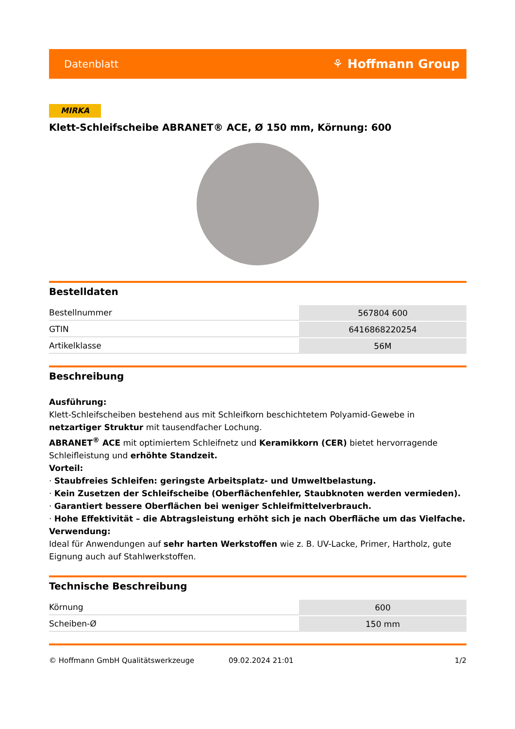Datenblatt ⚘ Hoffmann Group
MIRKA
Klett-Schleifscheibe ABRANET® ACE, Ø 150 mm, Körnung: 600
Bestelldaten
| Bestellnummer | 567804 600 |
| GTIN | 6416868220254 |
| Artikelklasse | 56M |
Beschreibung
Ausführung:
Klett-Schleifscheiben bestehend aus mit Schleifkorn beschichtetem Polyamid-Gewebe in netzartiger Struktur mit tausendfacher Lochung.
ABRANET<sup>®</sup> ACE mit optimiertem Schleifnetz und Keramikkorn (CER) bietet hervorragende Schleifleistung und erhöhte Standzeit.
Vorteil:
· Staubfreies Schleifen: geringste Arbeitsplatz- und Umweltbelastung.
· Kein Zusetzen der Schleifscheibe (Oberflächenfehler, Staubknoten werden vermieden).
· Garantiert bessere Oberflächen bei weniger Schleifmittelverbrauch.
· Hohe Effektivität – die Abtragsleistung erhöht sich je nach Oberfläche um das Vielfache.
Verwendung:
Ideal für Anwendungen auf sehr harten Werkstoffen wie z. B. UV-Lacke, Primer, Hartholz, gute Eignung auch auf Stahlwerkstoffen.
Technische Beschreibung
| Körnung | 600 |
| Scheiben-Ø | 150 mm |
© Hoffmann GmbH Qualitätswerkzeuge 09.02.2024 21:01 1/2